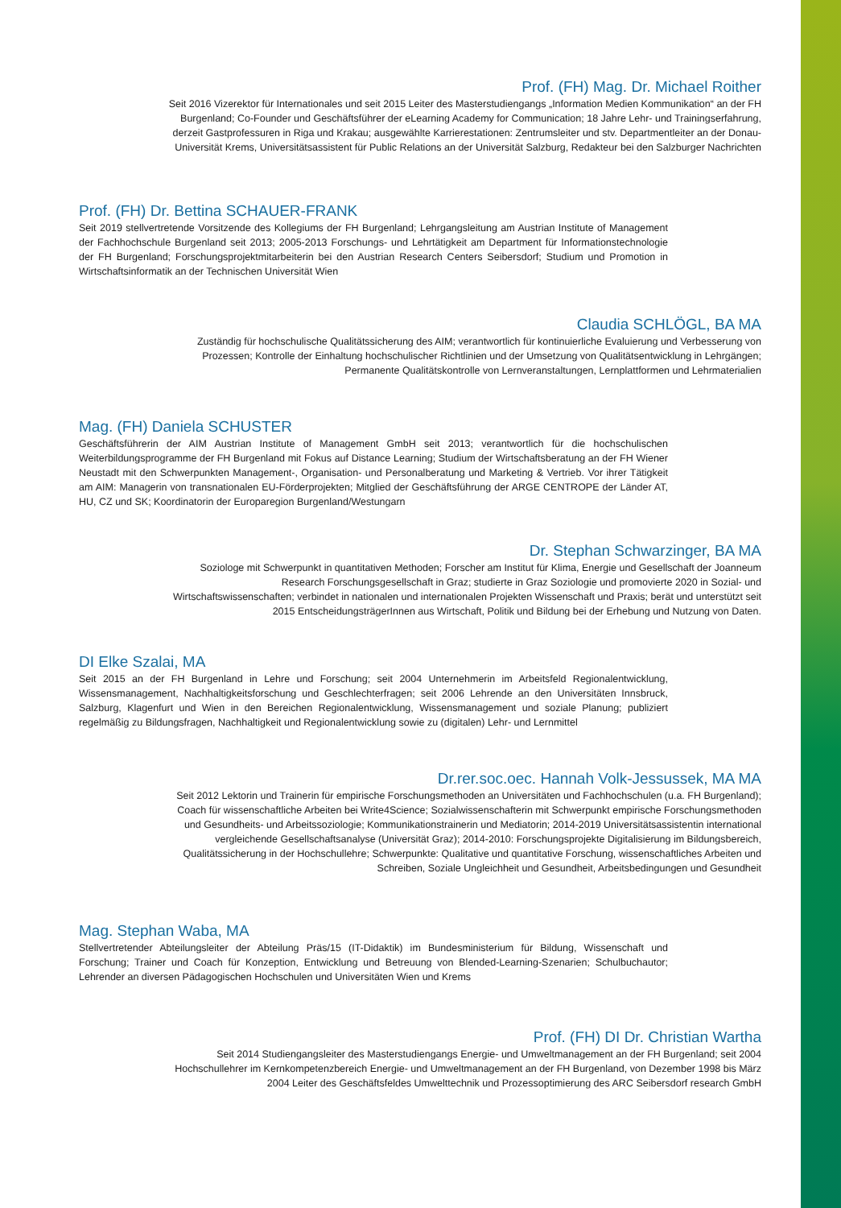Prof. (FH) Mag. Dr. Michael Roither
Seit 2016 Vizerektor für Internationales und seit 2015 Leiter des Masterstudiengangs „Information Medien Kommuni­kation“ an der FH Burgenland; Co-Founder und Geschäftsführer der eLearning Academy for Communication; 18 Jahre Lehr- und Trainingserfahrung, derzeit Gastprofessuren in Riga und Krakau; ausgewählte Karrierestationen: Zentrums­leiter und stv. Departmentleiter an der Donau-Universität Krems, Universitätsassistent für Public Relations an der Universität Salzburg, Redakteur bei den Salzburger Nachrichten
Prof. (FH) Dr. Bettina SCHAUER-FRANK
Seit 2019 stellvertretende Vorsitzende des Kollegiums der FH Burgenland; Lehrgangsleitung am Austrian Institute of Management der Fachhochschule Burgenland seit 2013; 2005-2013 Forschungs- und Lehrtätigkeit am Department für Informationstechnologie der FH Burgenland; Forschungsprojektmitarbeiterin bei den Austrian Research Centers Seibersdorf; Studium und Promotion in Wirtschaftsinformatik an der Technischen Universität Wien
Claudia SCHLÖGL, BA MA
Zuständig für hochschulische Qualitätssicherung des AIM; verantwortlich für kontinuierliche Evaluierung und Verbesserung von Prozessen; Kontrolle der Einhaltung hochschulischer Richtlinien und der Umsetzung von Qualitätsentwicklung in Lehrgängen; Permanente Qualitätskontrolle von Lernveranstaltungen, Lernplattformen und Lehrmaterialien
Mag. (FH) Daniela SCHUSTER
Geschäftsführerin der AIM Austrian Institute of Management GmbH seit 2013; verantwortlich für die hochschulischen Weiterbildungsprogramme der FH Burgenland mit Fokus auf Distance Learning; Studium der Wirtschaftsberatung an der FH Wiener Neustadt mit den Schwerpunkten Management-, Organisation- und Personalberatung und Marketing & Vertrieb. Vor ihrer Tätigkeit am AIM: Managerin von transnationalen EU-Förderprojekten; Mitglied der Geschäftsfüh­rung der ARGE CENTROPE der Länder AT, HU, CZ und SK; Koordinatorin der Europaregion Burgenland/Westungarn
Dr. Stephan Schwarzinger, BA MA
Soziologe mit Schwerpunkt in quantitativen Methoden; Forscher am Institut für Klima, Energie und Gesellschaft der Joanneum Research Forschungsgesellschaft in Graz; studierte in Graz Soziologie und promovierte 2020 in Sozial- und Wirtschaftswissenschaften; verbindet in nationalen und internationalen Projekten Wissenschaft und Praxis; berät und unterstützt seit 2015 EntscheidungsträgerInnen aus Wirtschaft, Politik und Bildung bei der Erhebung und Nutzung von Daten.
DI Elke Szalai, MA
Seit 2015 an der FH Burgenland in Lehre und Forschung; seit 2004 Unternehmerin im Arbeitsfeld Regionalentwick­lung, Wissensmanagement, Nachhaltigkeitsforschung und Geschlechterfragen; seit 2006 Lehrende an den Universi­täten Innsbruck, Salzburg, Klagenfurt und Wien in den Bereichen Regionalentwicklung, Wissensmanagement und so­ziale Planung; publiziert regelmäßig zu Bildungsfragen, Nachhaltigkeit und Regionalentwicklung sowie zu (digitalen) Lehr- und Lernmittel
Dr.rer.soc.oec. Hannah Volk-Jessussek, MA MA
Seit 2012 Lektorin und Trainerin für empirische Forschungsmethoden an Universitäten und Fachhochschulen (u.a. FH Burgenland); Coach für wissenschaftliche Arbeiten bei Write4Science; Sozialwissenschafterin mit Schwerpunkt empirische Forschungsmethoden und Gesundheits- und Arbeitssoziologie; Kommunikationstrainerin und Mediatorin; 2014-2019 Universitätsassistentin international vergleichende Gesellschaftsanalyse (Universität Graz); 2014-2010: Forschungsprojekte Digitalisierung im Bildungsbereich, Qualitätssicherung in der Hochschullehre; Schwerpunkte: Qualitative und quantitative Forschung, wissenschaftliches Arbeiten und Schreiben, Soziale Ungleichheit und Gesundheit, Arbeitsbedingungen und Gesundheit
Mag. Stephan Waba, MA
Stellvertretender Abteilungsleiter der Abteilung Präs/15 (IT-Didaktik) im Bundesministerium für Bildung, Wissenschaft und Forschung; Trainer und Coach für Konzeption, Entwicklung und Betreuung von Blended-Learning-Szenarien; Schulbuchautor; Lehrender an diversen Pädagogischen Hochschulen und Universitäten Wien und Krems
Prof. (FH) DI Dr. Christian Wartha
Seit 2014 Studiengangsleiter des Masterstudiengangs Energie- und Umweltmanagement an der FH Burgenland; seit 2004 Hochschullehrer im Kernkompetenzbereich Energie- und Umweltmanagement an der FH Burgenland, von Dezember 1998 bis März 2004 Leiter des Geschäftsfeldes Umwelttechnik und Prozessoptimierung des ARC Seibersdorf research GmbH